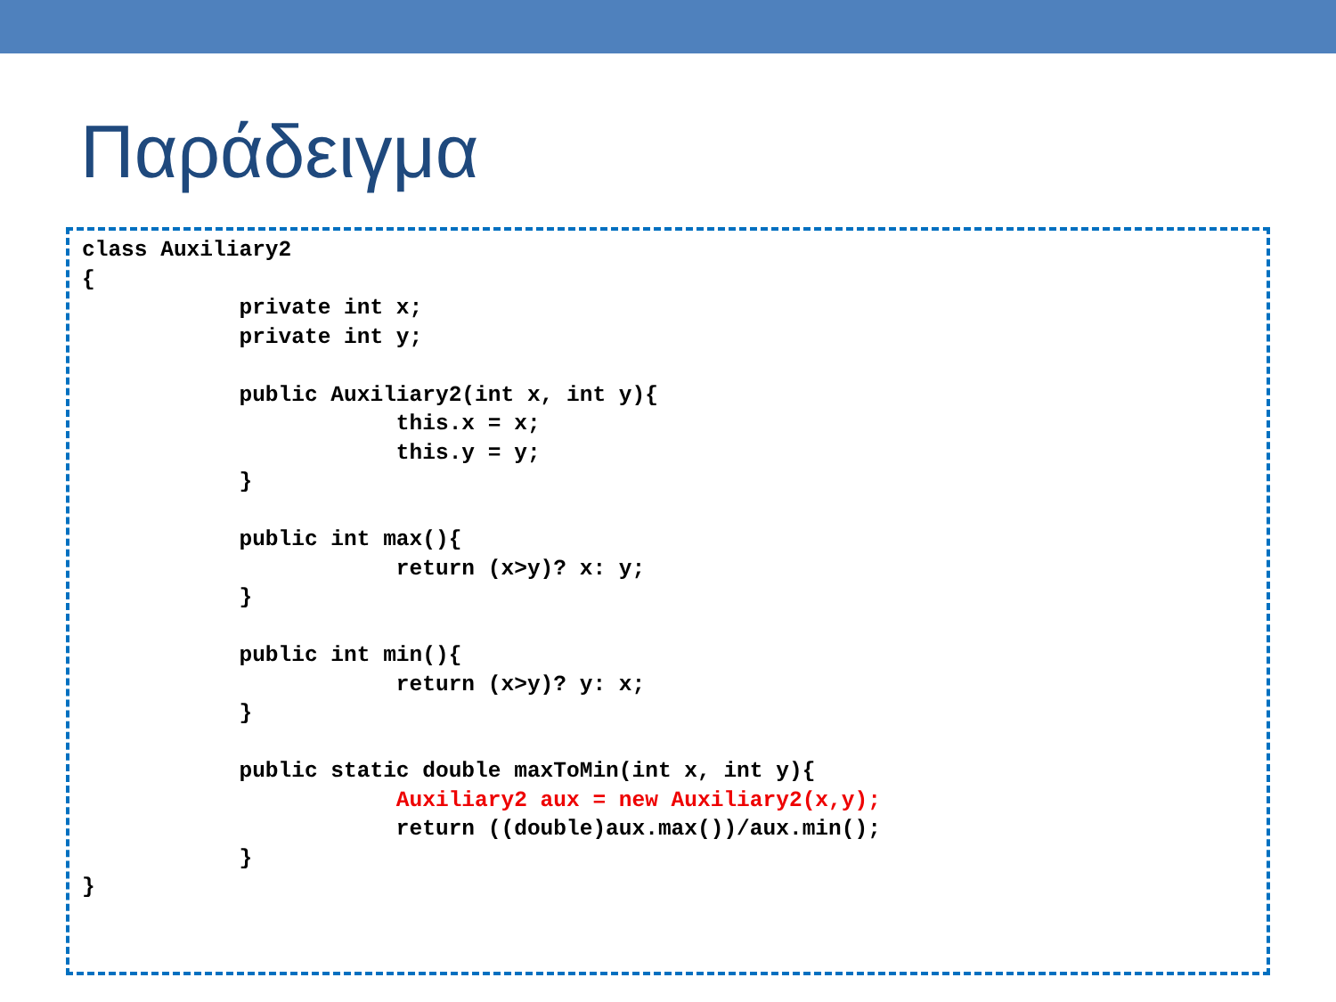Παράδειγμα
class Auxiliary2
{
            private int x;
            private int y;

            public Auxiliary2(int x, int y){
                        this.x = x;
                        this.y = y;
            }

            public int max(){
                        return (x>y)? x: y;
            }

            public int min(){
                        return (x>y)? y: x;
            }

            public static double maxToMin(int x, int y){
                        Auxiliary2 aux = new Auxiliary2(x,y);
                        return ((double)aux.max())/aux.min();
            }
}